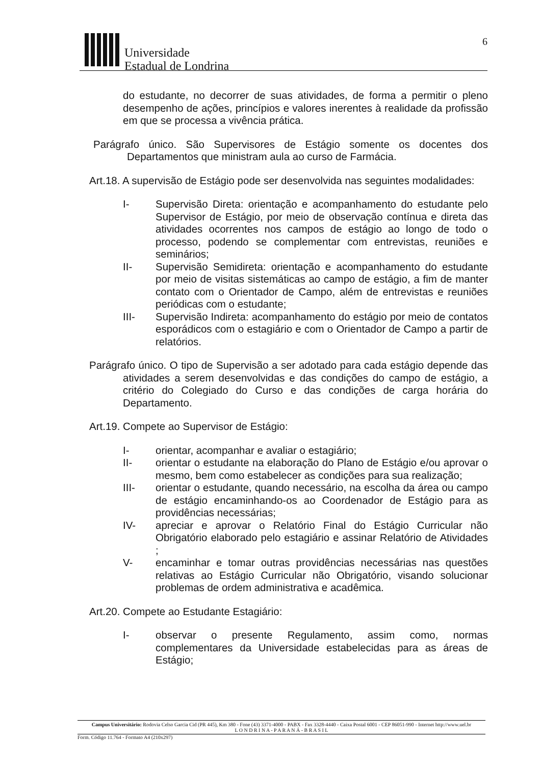Universidade
Estadual de Londrina
6
do estudante, no decorrer de suas atividades, de forma a permitir o pleno desempenho de ações, princípios e valores inerentes à realidade da profissão em que se processa a vivência prática.
Parágrafo único. São Supervisores de Estágio somente os docentes dos Departamentos que ministram aula ao curso de Farmácia.
Art.18. A supervisão de Estágio pode ser desenvolvida nas seguintes modalidades:
I- Supervisão Direta: orientação e acompanhamento do estudante pelo Supervisor de Estágio, por meio de observação contínua e direta das atividades ocorrentes nos campos de estágio ao longo de todo o processo, podendo se complementar com entrevistas, reuniões e seminários;
II- Supervisão Semidireta: orientação e acompanhamento do estudante por meio de visitas sistemáticas ao campo de estágio, a fim de manter contato com o Orientador de Campo, além de entrevistas e reuniões periódicas com o estudante;
III- Supervisão Indireta: acompanhamento do estágio por meio de contatos esporádicos com o estagiário e com o Orientador de Campo a partir de relatórios.
Parágrafo único. O tipo de Supervisão a ser adotado para cada estágio depende das atividades a serem desenvolvidas e das condições do campo de estágio, a critério do Colegiado do Curso e das condições de carga horária do Departamento.
Art.19. Compete ao Supervisor de Estágio:
I- orientar, acompanhar e avaliar o estagiário;
II- orientar o estudante na elaboração do Plano de Estágio e/ou aprovar o mesmo, bem como estabelecer as condições para sua realização;
III- orientar o estudante, quando necessário, na escolha da área ou campo de estágio encaminhando-os ao Coordenador de Estágio para as providências necessárias;
IV- apreciar e aprovar o Relatório Final do Estágio Curricular não Obrigatório elaborado pelo estagiário e assinar Relatório de Atividades ;
V- encaminhar e tomar outras providências necessárias nas questões relativas ao Estágio Curricular não Obrigatório, visando solucionar problemas de ordem administrativa e acadêmica.
Art.20. Compete ao Estudante Estagiário:
I- observar o presente Regulamento, assim como, normas complementares da Universidade estabelecidas para as áreas de Estágio;
Campus Universitário: Rodovia Celso Garcia Cid (PR 445), Km 380 - Fone (43) 3371-4000 - PABX - Fax 3328-4440 - Caixa Postal 6001 - CEP 86051-990 - Internet http://www.uel.br
L O N D R I N A - P A R A N Á - B R A S I L
Form. Código 11.764 - Formato A4 (210x297)